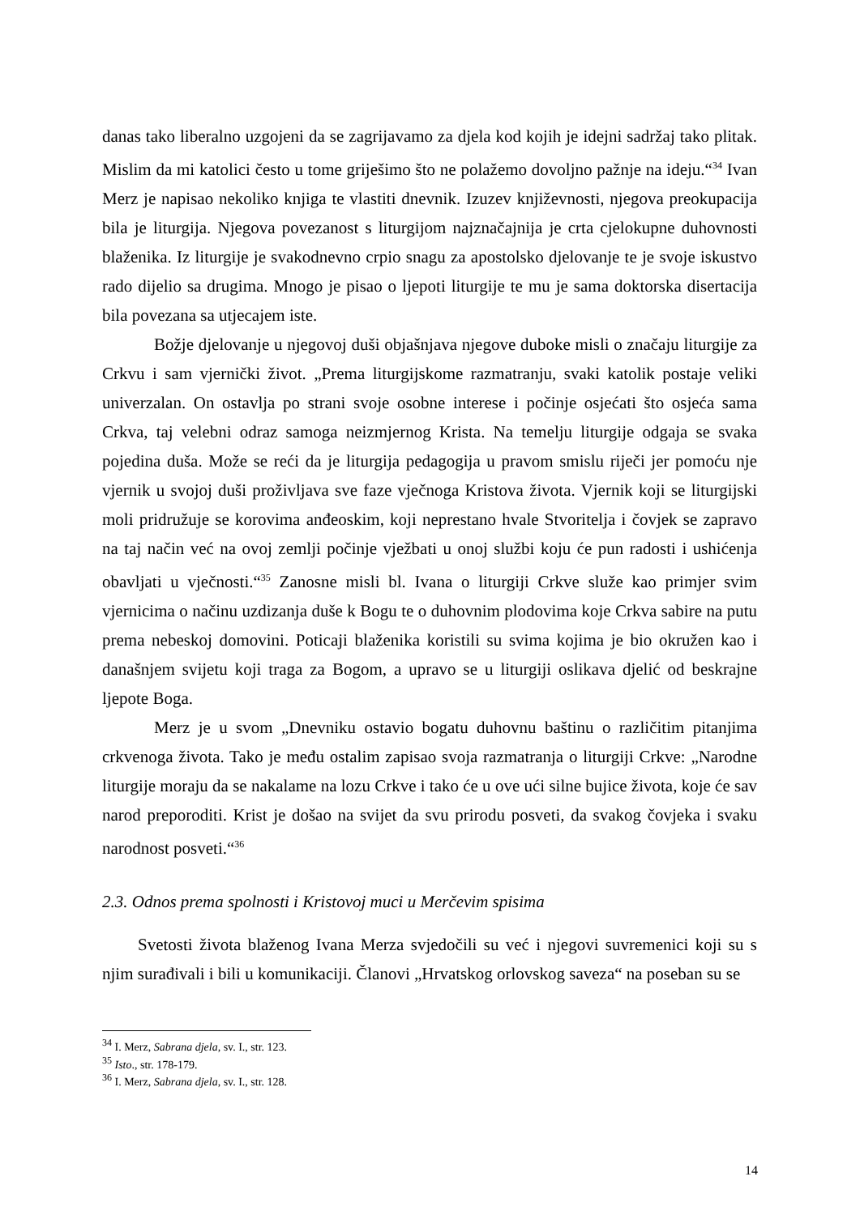danas tako liberalno uzgojeni da se zagrijavamo za djela kod kojih je idejni sadržaj tako plitak. Mislim da mi katolici često u tome griješimo što ne polažemo dovoljno pažnje na ideju.“<sup>34</sup> Ivan Merz je napisao nekoliko knjiga te vlastiti dnevnik. Izuzev književnosti, njegova preokupacija bila je liturgija. Njegova povezanost s liturgijom najznačajnija je crta cjelokupne duhovnosti blaženika. Iz liturgije je svakodnevno crpio snagu za apostolsko djelovanje te je svoje iskustvo rado dijelio sa drugima. Mnogo je pisao o ljepoti liturgije te mu je sama doktorska disertacija bila povezana sa utjecajem iste.
Božje djelovanje u njegovoj duši objašnjava njegove duboke misli o značaju liturgije za Crkvu i sam vjernički život. „Prema liturgijskome razmatranju, svaki katolik postaje veliki univerzalan. On ostavlja po strani svoje osobne interese i počinje osjećati što osjeća sama Crkva, taj velebni odraz samoga neizmjernog Krista. Na temelju liturgije odgaja se svaka pojedina duša. Može se reći da je liturgija pedagogija u pravom smislu riječi jer pomoću nje vjernik u svojoj duši proživljava sve faze vječnoga Kristova života. Vjernik koji se liturgijski moli pridružuje se korovima anđeoskim, koji neprestano hvale Stvoritelja i čovjek se zapravo na taj način već na ovoj zemlji počinje vježbati u onoj službi koju će pun radosti i ushićenja obavljati u vječnosti.“<sup>35</sup> Zanosne misli bl. Ivana o liturgiji Crkve služe kao primjer svim vjernicima o načinu uzdizanja duše k Bogu te o duhovnim plodovima koje Crkva sabire na putu prema nebeskoj domovini. Poticaji blaženika koristili su svima kojima je bio okružen kao i današnjem svijetu koji traga za Bogom, a upravo se u liturgiji oslikava djelić od beskrajne ljepote Boga.
Merz je u svom „Dnevniku ostavio bogatu duhovnu baštinu o različitim pitanjima crkvenoga života. Tako je među ostalim zapisao svoja razmatranja o liturgiji Crkve: „Narodne liturgije moraju da se nakalame na lozu Crkve i tako će u ove ući silne bujice života, koje će sav narod preporoditi. Krist je došao na svijet da svu prirodu posveti, da svakog čovjeka i svaku narodnost posveti.“<sup>36</sup>
2.3. Odnos prema spolnosti i Kristovoj muci u Merčevim spisima
Svetosti života blaženog Ivana Merza svjedočili su već i njegovi suvremenici koji su s njim surađivali i bili u komunikaciji. Članovi „Hrvatskog orlovskog saveza“ na poseban su se
<sup>34</sup> I. Merz, Sabrana djela, sv. I., str. 123.
<sup>35</sup> Isto., str. 178-179.
<sup>36</sup> I. Merz, Sabrana djela, sv. I., str. 128.
14